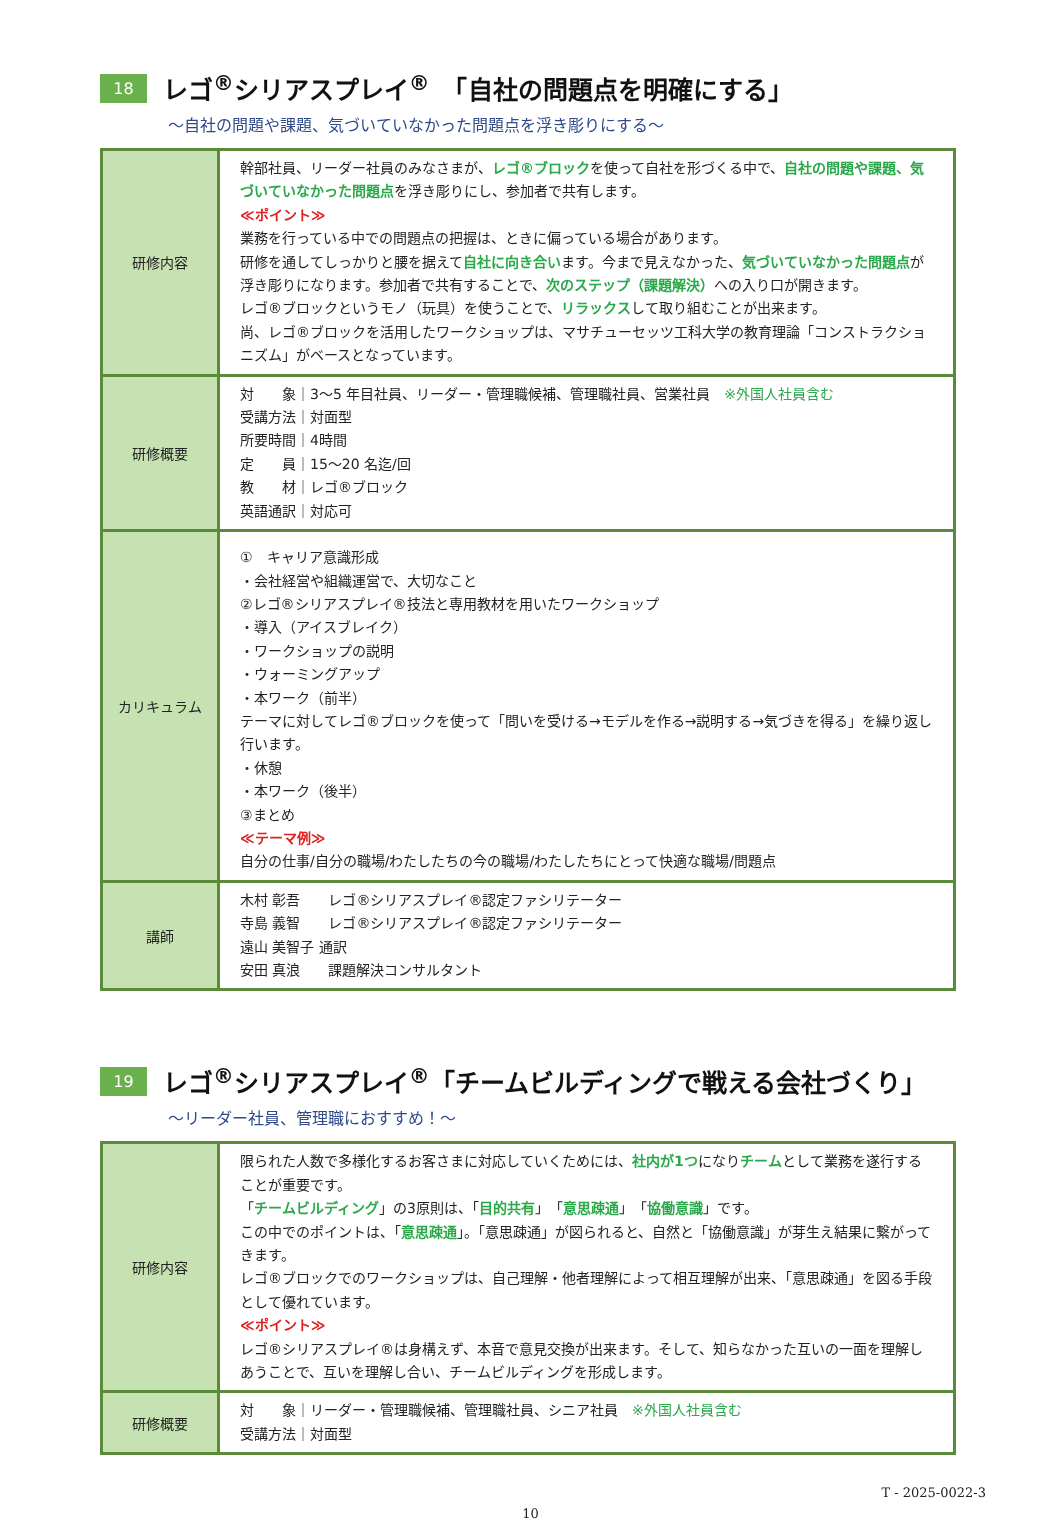18
レゴ<sup>®</sup>シリアスプレイ<sup>®</sup>　「自社の問題点を明確にする」
～自社の問題や課題、気づいていなかった問題点を浮き彫りにする～
| 研修内容 | 幹部社員、リーダー社員のみなさまが、 レゴ®ブロック を使って自社を形づくる中で、 自社の問題や課題、気づいていなかった問題点 を浮き彫りにし、参加者で共有します。 ≪ポイント≫ 業務を行っている中での問題点の把握は、ときに偏っている場合があります。 研修を通してしっかりと腰を据えて 自社に向き合い ます。今まで見えなかった、 気づいていなかった問題点 が浮き彫りになります。参加者で共有することで、 次のステップ（課題解決） への入り口が開きます。 レゴ®ブロックというモノ（玩具）を使うことで、 リラックス して取り組むことが出来ます。 尚、レゴ®ブロックを活用したワークショップは、マサチューセッツ工科大学の教育理論「コンストラクショニズム」がベースとなっています。 |
| 研修概要 | 対 象｜3～5 年目社員、リーダー・管理職候補、管理職社員、営業社員 ※外国人社員含む 受講方法｜対面型 所要時間｜4時間 定 員｜15～20 名迄/回 教 材｜レゴ®ブロック 英語通訳｜対応可 |
| カリキュラム | ① キャリア意識形成 ・会社経営や組織運営で、大切なこと ②レゴ®シリアスプレイ®技法と専用教材を用いたワークショップ ・導入（アイスブレイク） ・ワークショップの説明 ・ウォーミングアップ ・本ワーク（前半） テーマに対してレゴ®ブロックを使って「問いを受ける→モデルを作る→説明する→気づきを得る」を繰り返し行います。 ・休憩 ・本ワーク（後半） ③まとめ ≪テーマ例≫ 自分の仕事/自分の職場/わたしたちの今の職場/わたしたちにとって快適な職場/問題点 |
| 講師 | 木村 彰吾 レゴ®シリアスプレイ®認定ファシリテーター 寺島 義智 レゴ®シリアスプレイ®認定ファシリテーター 遠山 美智子 通訳 安田 真浪 課題解決コンサルタント |
19
レゴ<sup>®</sup>シリアスプレイ<sup>®</sup>「チームビルディングで戦える会社づくり」
～リーダー社員、管理職におすすめ！～
| 研修内容 | 限られた人数で多様化するお客さまに対応していくためには、 社内が1つ になり チーム として業務を遂行することが重要です。 「 チームビルディング 」の3原則は、「 目的共有 」「 意思疎通 」「 協働意識 」です。 この中でのポイントは、「 意思疎通 」。「意思疎通」が図られると、自然と「協働意識」が芽生え結果に繋がってきます。 レゴ®ブロックでのワークショップは、自己理解・他者理解によって相互理解が出来、「意思疎通」を図る手段として優れています。 ≪ポイント≫ レゴ®シリアスプレイ®は身構えず、本音で意見交換が出来ます。そして、知らなかった互いの一面を理解しあうことで、互いを理解し合い、チームビルディングを形成します。 |
| 研修概要 | 対 象｜リーダー・管理職候補、管理職社員、シニア社員 ※外国人社員含む 受講方法｜対面型 |
T - 2025-0022-3
10